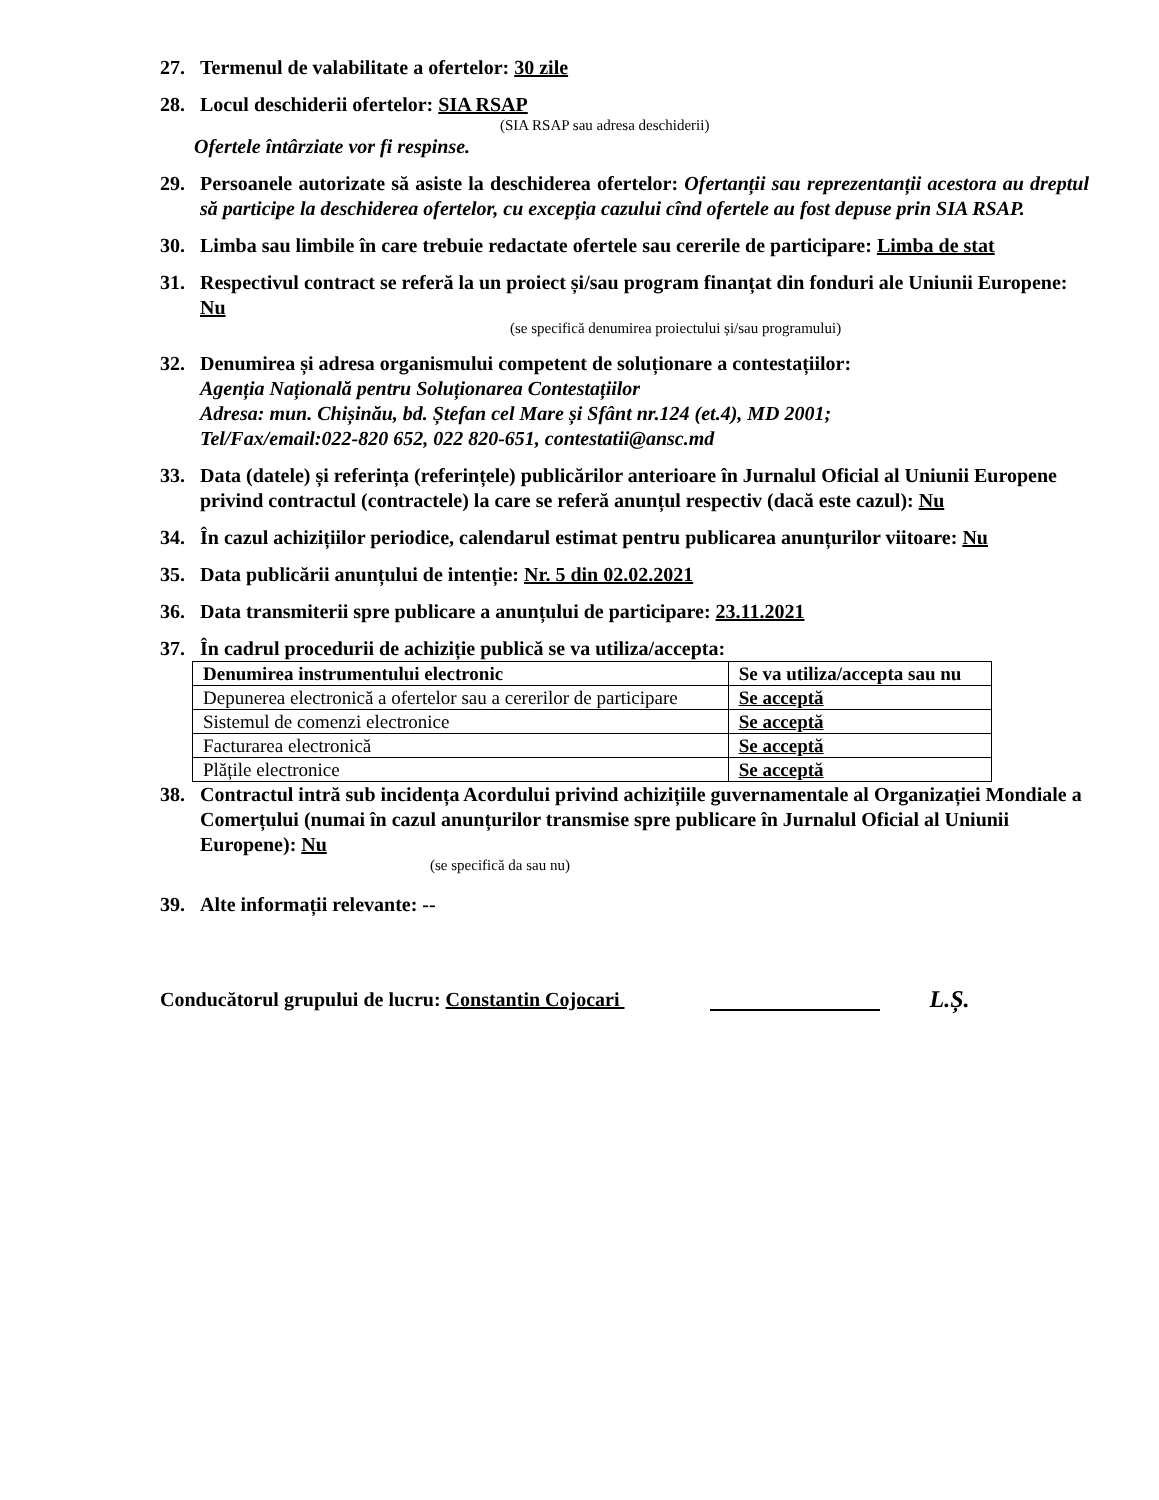27. Termenul de valabilitate a ofertelor: 30 zile
28. Locul deschiderii ofertelor: SIA RSAP
(SIA RSAP sau adresa deschiderii)
Ofertele întârziate vor fi respinse.
29. Persoanele autorizate să asiste la deschiderea ofertelor: Ofertanții sau reprezentanții acestora au dreptul să participe la deschiderea ofertelor, cu excepția cazului cînd ofertele au fost depuse prin SIA RSAP.
30. Limba sau limbile în care trebuie redactate ofertele sau cererile de participare: Limba de stat
31. Respectivul contract se referă la un proiect și/sau program finanțat din fonduri ale Uniunii Europene: Nu
(se specifică denumirea proiectului și/sau programului)
32. Denumirea și adresa organismului competent de soluționare a contestațiilor:
Agenția Națională pentru Soluționarea Contestațiilor
Adresa: mun. Chișinău, bd. Ștefan cel Mare și Sfânt nr.124 (et.4), MD 2001;
Tel/Fax/email:022-820 652, 022 820-651, contestatii@ansc.md
33. Data (datele) și referința (referințele) publicărilor anterioare în Jurnalul Oficial al Uniunii Europene privind contractul (contractele) la care se referă anunțul respectiv (dacă este cazul): Nu
34. În cazul achizițiilor periodice, calendarul estimat pentru publicarea anunțurilor viitoare: Nu
35. Data publicării anunțului de intenție: Nr. 5 din 02.02.2021
36. Data transmiterii spre publicare a anunțului de participare: 23.11.2021
37. În cadrul procedurii de achiziție publică se va utiliza/accepta:
| Denumirea instrumentului electronic | Se va utiliza/accepta sau nu |
| --- | --- |
| Depunerea electronică a ofertelor sau a cererilor de participare | Se acceptă |
| Sistemul de comenzi electronice | Se acceptă |
| Facturarea electronică | Se acceptă |
| Plățile electronice | Se acceptă |
38. Contractul intră sub incidența Acordului privind achizițiile guvernamentale al Organizației Mondiale a Comerțului (numai în cazul anunțurilor transmise spre publicare în Jurnalul Oficial al Uniunii Europene): Nu
(se specifică da sau nu)
39. Alte informații relevante: --
Conducătorul grupului de lucru: Constantin Cojocari L.Ș.